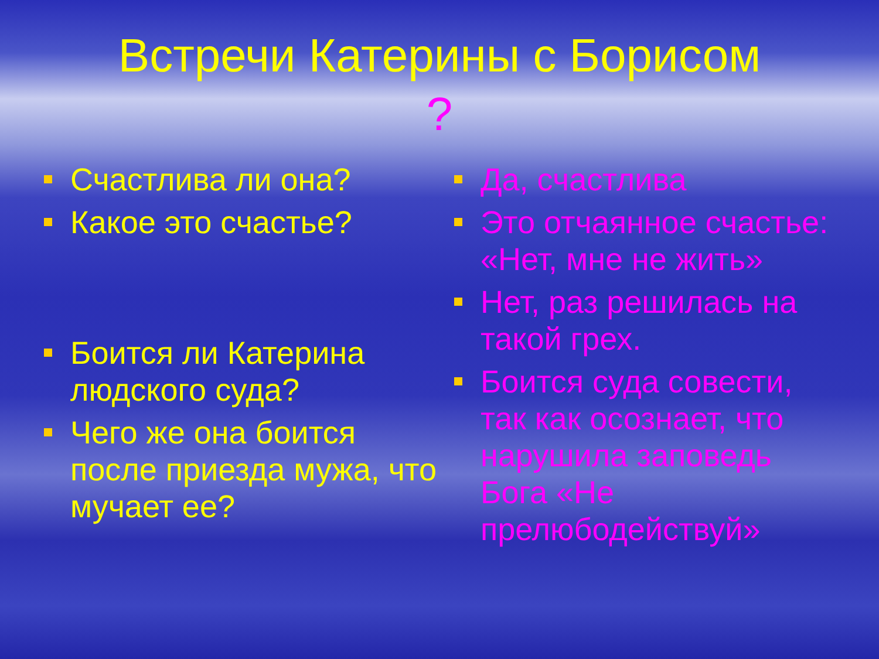Встречи Катерины с Борисом
?
Счастлива ли она?
Какое это счастье?
Боится ли Катерина людского суда?
Чего же она боится после приезда мужа, что мучает ее?
Да, счастлива
Это отчаянное счастье: «Нет, мне не жить»
Нет, раз решилась на такой грех.
Боится суда совести, так как осознает, что нарушила заповедь Бога «Не прелюбодействуй»